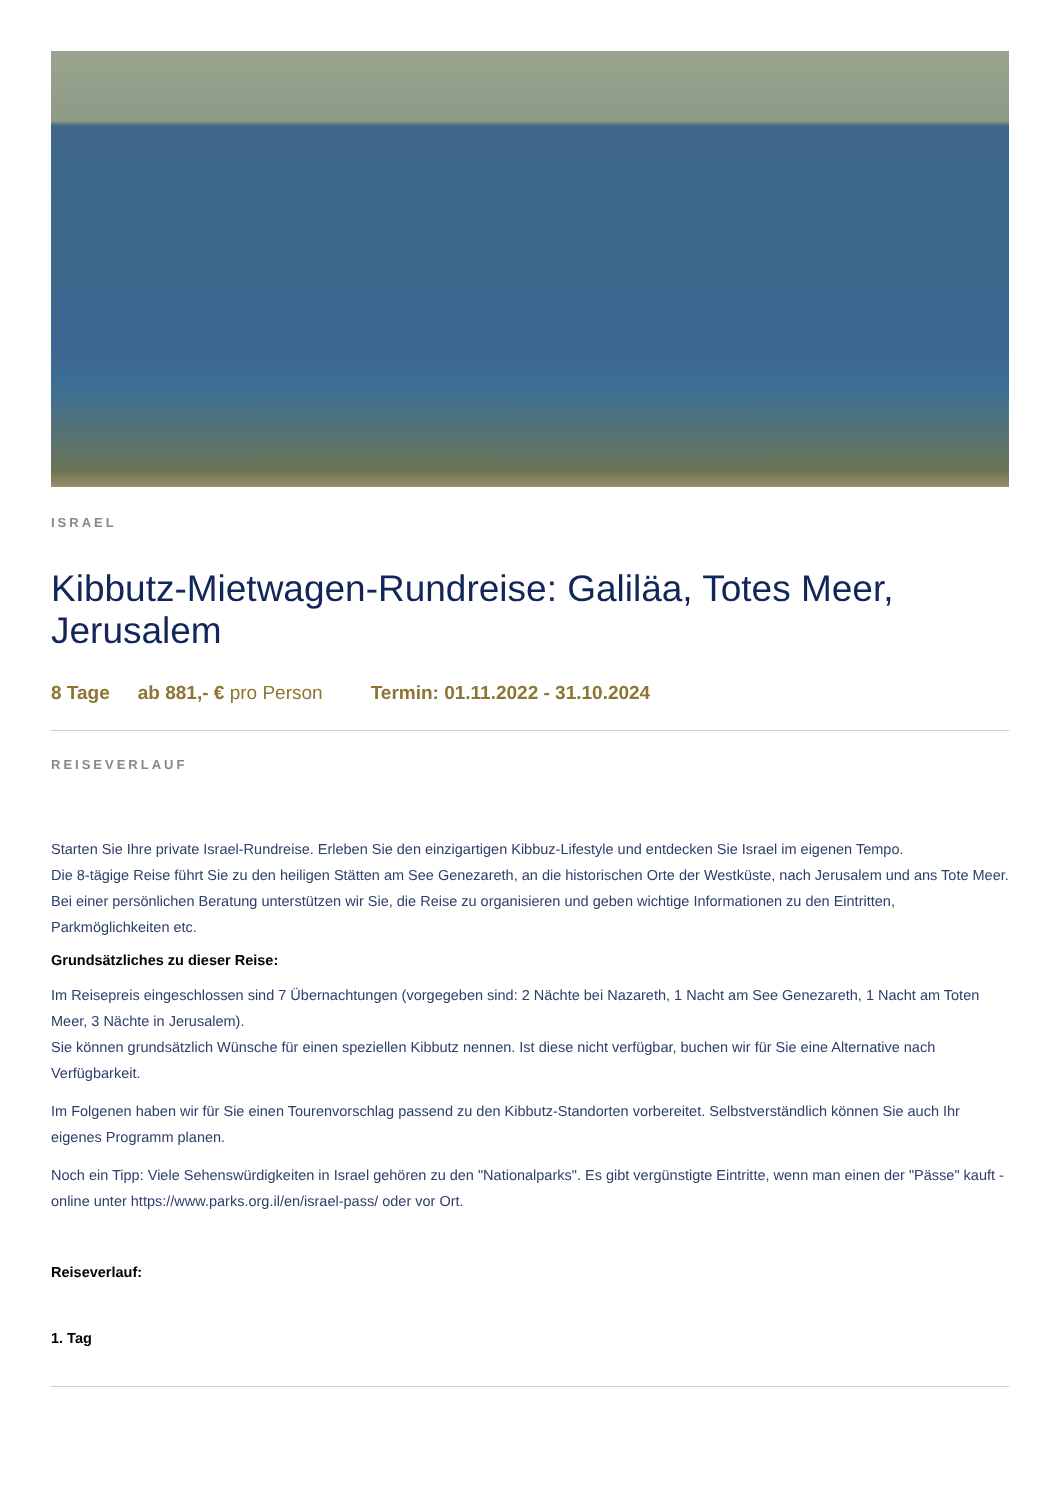ISRAEL
Kibbutz-Mietwagen-Rundreise: Galiläa, Totes Meer, Jerusalem
8 Tage ab 881,- € pro Person Termin: 01.11.2022 - 31.10.2024
REISEVERLAUF
Starten Sie Ihre private Israel-Rundreise. Erleben Sie den einzigartigen Kibbuz-Lifestyle und entdecken Sie Israel im eigenen Tempo.
Die 8-tägige Reise führt Sie zu den heiligen Stätten am See Genezareth, an die historischen Orte der Westküste, nach Jerusalem und ans Tote Meer.
Bei einer persönlichen Beratung unterstützen wir Sie, die Reise zu organisieren und geben wichtige Informationen zu den Eintritten, Parkmöglichkeiten etc.
Grundsätzliches zu dieser Reise:
Im Reisepreis eingeschlossen sind 7 Übernachtungen (vorgegeben sind: 2 Nächte bei Nazareth, 1 Nacht am See Genezareth, 1 Nacht am Toten Meer, 3 Nächte in Jerusalem).
Sie können grundsätzlich Wünsche für einen speziellen Kibbutz nennen. Ist diese nicht verfügbar, buchen wir für Sie eine Alternative nach Verfügbarkeit.
Im Folgenen haben wir für Sie einen Tourenvorschlag passend zu den Kibbutz-Standorten vorbereitet. Selbstverständlich können Sie auch Ihr eigenes Programm planen.
Noch ein Tipp: Viele Sehenswürdigkeiten in Israel gehören zu den "Nationalparks". Es gibt vergünstigte Eintritte, wenn man einen der "Pässe" kauft - online unter https://www.parks.org.il/en/israel-pass/ oder vor Ort.
Reiseverlauf:
1. Tag